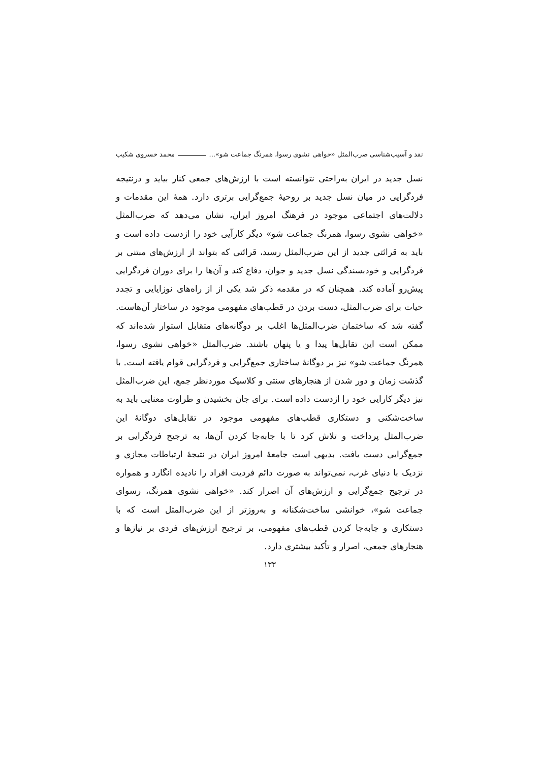نقد و آسیب‌شناسی ضرب‌المثل «خواهی نشوی رسوا، همرنگ جماعت شو»... محمد خسروی شکیب
نسل جدید در ایران به‌راحتی نتوانسته است با ارزش‌های جمعی کنار بیاید و درنتیجه فردگرایی در میان نسل جدید بر روحیهٔ جمع‌گرایی برتری دارد. همهٔ این مقدمات و دلالت‌های اجتماعی موجود در فرهنگ امروز ایران، نشان می‌دهد که ضرب‌المثل «خواهی نشوی رسوا، همرنگ جماعت شو» دیگر کارآیی خود را ازدست داده است و باید به قرائتی جدید از این ضرب‌المثل رسید، قرائتی که بتواند از ارزش‌های مبتنی بر فردگرایی و خودبسندگی نسل جدید و جوان، دفاع کند و آن‌ها را برای دوران فردگرایی پیش‌رو آماده کند. همچنان که در مقدمه ذکر شد یکی از از راه‌های نوزایایی و تجدد حیات برای ضرب‌المثل، دست بردن در قطب‌های مفهومی موجود در ساختار آن‌هاست. گفته شد که ساختمان ضرب‌المثل‌ها اغلب بر دوگانه‌های متقابل استوار شده‌اند که ممکن است این تقابل‌ها پیدا و یا پنهان باشند. ضرب‌المثل «خواهی نشوی رسوا، همرنگ جماعت شو» نیز بر دوگانهٔ ساختاری جمع‌گرایی و فردگرایی قوام یافته است. با گذشت زمان و دور شدن از هنجارهای سنتی و کلاسیک موردنظر جمع، این ضرب‌المثل نیز دیگر کارایی خود را ازدست داده است. برای جان بخشیدن و طراوت معنایی باید به ساخت‌شکنی و دستکاری قطب‌های مفهومی موجود در تقابل‌های دوگانهٔ این ضرب‌المثل پرداخت و تلاش کرد تا با جابه‌جا کردن آن‌ها، به ترجیح فردگرایی بر جمع‌گرایی دست یافت. بدیهی است جامعهٔ امروز ایران در نتیجهٔ ارتباطات مجازی و نزدیک با دنیای غرب، نمی‌تواند به صورت دائم فردیت افراد را نادیده انگارد و همواره در ترجیح جمع‌گرایی و ارزش‌های آن اصرار کند. «خواهی نشوی همرنگ، رسوای جماعت شو»، خوانشی ساخت‌شکنانه و به‌روزتر از این ضرب‌المثل است که با دستکاری و جابه‌جا کردن قطب‌های مفهومی، بر ترجیح ارزش‌های فردی بر نیازها و هنجارهای جمعی، اصرار و تأکید بیشتری دارد.
۱۳۳